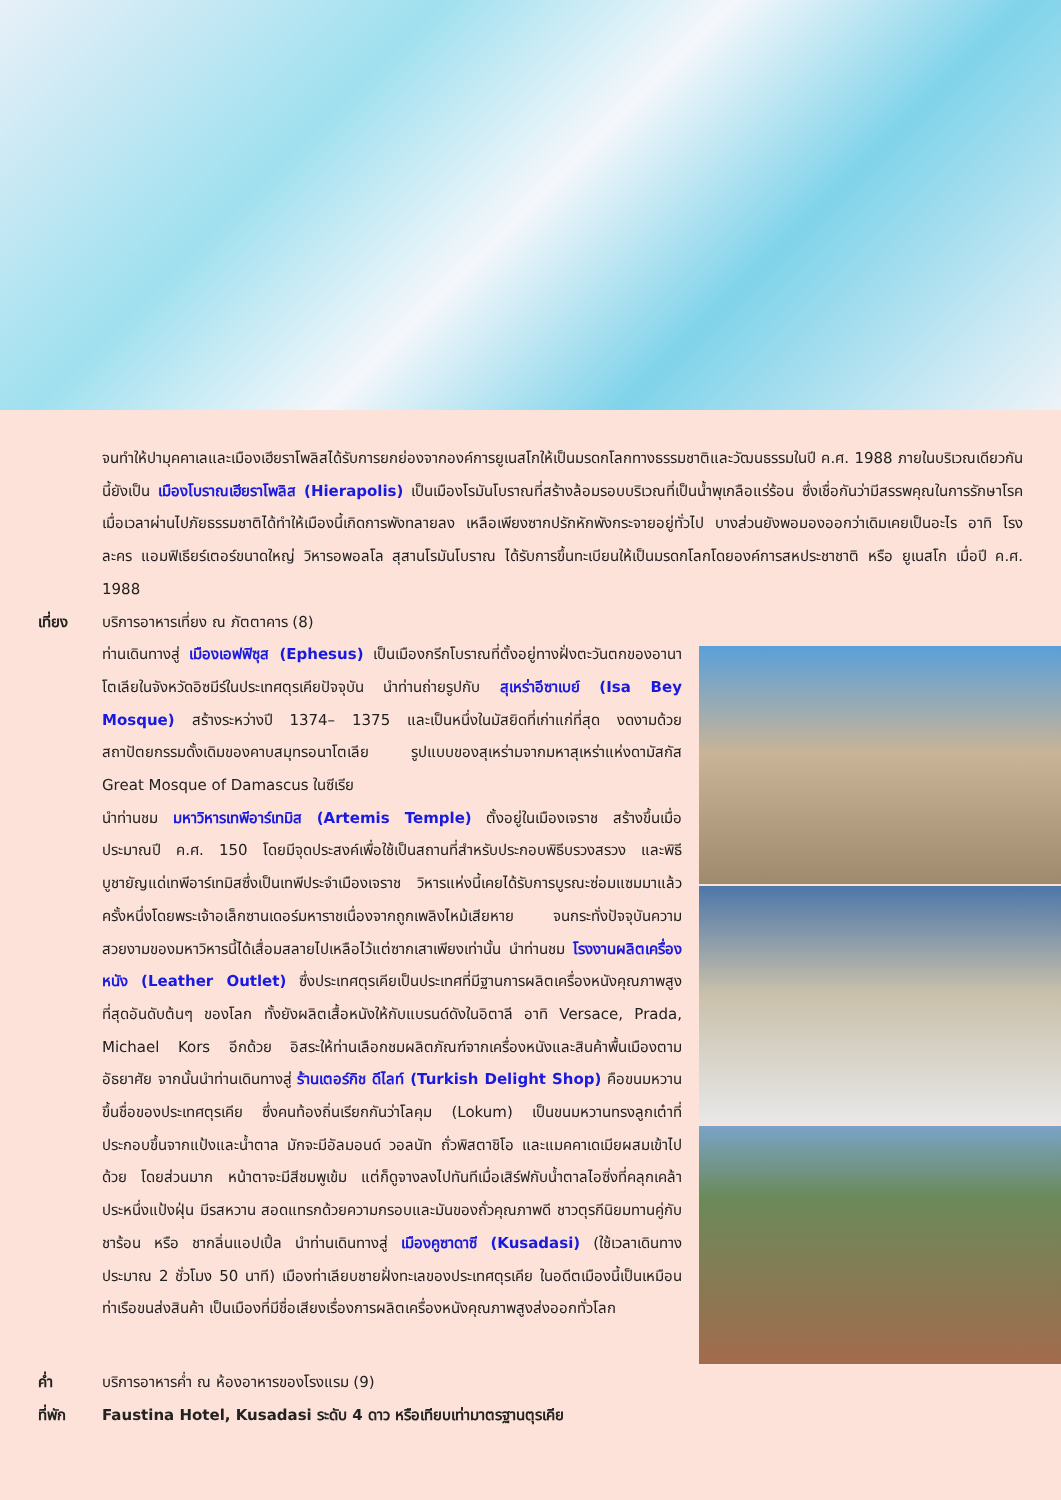จนทำให้ปามุคคาเลและเมืองเฮียราโพลิสได้รับการยกย่องจากองค์การยูเนสโกให้เป็นมรดกโลกทางธรรมชาติและวัฒนธรรมในปี ค.ศ. 1988 ภายในบริเวณเดียวกันนี้ยังเป็น เมืองโบราณเฮียราโพลิส (Hierapolis) เป็นเมืองโรมันโบราณที่สร้างล้อมรอบบริเวณที่เป็นน้ำพุเกลือแร่ร้อน ซึ่งเชื่อกันว่ามีสรรพคุณในการรักษาโรคเมื่อเวลาผ่านไปภัยธรรมชาติได้ทำให้เมืองนี้เกิดการพังทลายลง เหลือเพียงซากปรักหักพังกระจายอยู่ทั่วไป บางส่วนยังพอมองออกว่าเดิมเคยเป็นอะไร อาทิ โรงละคร แอมฟิเธียร์เตอร์ขนาดใหญ่ วิหารอพอลโล สุสานโรมันโบราณ ได้รับการขึ้นทะเบียนให้เป็นมรดกโลกโดยองค์การสหประชาชาติ หรือ ยูเนสโก เมื่อปี ค.ศ. 1988
เที่ยง บริการอาหารเที่ยง ณ ภัตตาคาร (8)
ท่านเดินทางสู่ เมืองเอฟฟิซุส (Ephesus) เป็นเมืองกรีกโบราณที่ตั้งอยู่ทางฝั่งตะวันตกของอานาโตเลียในจังหวัดอิซมีร์ในประเทศตุรเคียปัจจุบัน นำท่านถ่ายรูปกับ สุเหร่าอีซาเบย์ (Isa Bey Mosque) สร้างระหว่างปี 1374– 1375 และเป็นหนึ่งในมัสยิดที่เก่าแก่ที่สุด งดงามด้วยสถาปัตยกรรมดั้งเดิมของคาบสมุทรอนาโตเลีย รูปแบบของสุเหร่ามจากมหาสุเหร่าแห่งดามัสกัส Great Mosque of Damascus ในซีเรีย
นำท่านชม มหาวิหารเทพีอาร์เทมิส (Artemis Temple) ตั้งอยู่ในเมืองเจราช สร้างขึ้นเมื่อประมาณปี ค.ศ. 150 โดยมีจุดประสงค์เพื่อใช้เป็นสถานที่สำหรับประกอบพิธีบรวงสรวง และพิธีบูชายัญแด่เทพีอาร์เทมิสซึ่งเป็นเทพีประจำเมืองเจราช วิหารแห่งนี้เคยได้รับการบูรณะซ่อมแซมมาแล้วครั้งหนึ่งโดยพระเจ้าอเล็กซานเดอร์มหาราชเนื่องจากถูกเพลิงไหม้เสียหาย จนกระทั่งปัจจุบันความสวยงามของมหาวิหารนี้ได้เสื่อมสลายไปเหลือไว้แต่ซากเสาเพียงเท่านั้น นำท่านชม โรงงานผลิตเครื่องหนัง (Leather Outlet) ซึ่งประเทศตุรเคียเป็นประเทศที่มีฐานการผลิตเครื่องหนังคุณภาพสูงที่สุดอันดับต้นๆ ของโลก ทั้งยังผลิตเสื้อหนังให้กับแบรนด์ดังในอิตาลี อาทิ Versace, Prada, Michael Kors อีกด้วย อิสระให้ท่านเลือกชมผลิตภัณฑ์จากเครื่องหนังและสินค้าพื้นเมืองตามอัธยาศัย จากนั้นนำท่านเดินทางสู่ ร้านเตอร์กิช ดีไลท์ (Turkish Delight Shop) คือขนมหวานขึ้นชื่อของประเทศตุรเคีย ซึ่งคนท้องถิ่นเรียกกันว่าโลคุม (Lokum) เป็นขนมหวานทรงลูกเต๋าที่ประกอบขึ้นจากแป้งและน้ำตาล มักจะมีอัลมอนด์ วอลนัท ถั่วพิสตาชิโอ และแมคคาเดเมียผสมเข้าไปด้วย โดยส่วนมาก หน้าตาจะมีสีชมพูเข้ม แต่ก็ดูจางลงไปทันทีเมื่อเสิร์ฟกับน้ำตาลไอซิ่งที่คลุกเคล้าประหนึ่งแป้งฝุ่น มีรสหวาน สอดแทรกด้วยความกรอบและมันของถั่วคุณภาพดี ชาวตุรกีนิยมทานคู่กับชาร้อน หรือ ชากลิ่นแอปเปิ้ล นำท่านเดินทางสู่ เมืองคูซาดาซี (Kusadasi) (ใช้เวลาเดินทางประมาณ 2 ชั่วโมง 50 นาที) เมืองท่าเลียบชายฝั่งทะเลของประเทศตุรเคีย ในอดีตเมืองนี้เป็นเหมือนท่าเรือขนส่งสินค้า เป็นเมืองที่มีชื่อเสียงเรื่องการผลิตเครื่องหนังคุณภาพสูงส่งออกทั่วโลก
ค่ำ บริการอาหารค่ำ ณ ห้องอาหารของโรงแรม (9)
ที่พัก Faustina Hotel, Kusadasi ระดับ 4 ดาว หรือเทียบเท่ามาตรฐานตุรเคีย